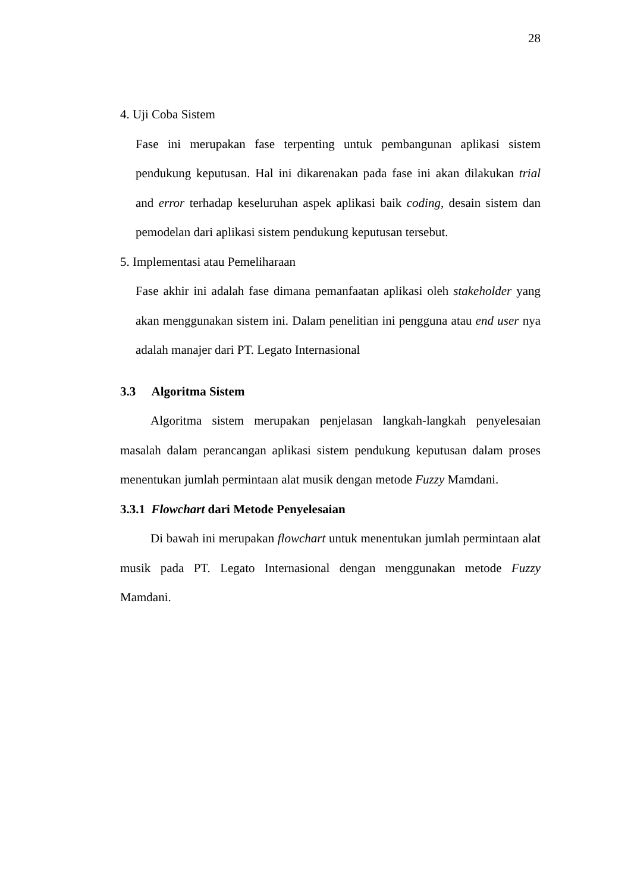28
4. Uji Coba Sistem
Fase ini merupakan fase terpenting untuk pembangunan aplikasi sistem pendukung keputusan. Hal ini dikarenakan pada fase ini akan dilakukan trial and error terhadap keseluruhan aspek aplikasi baik coding, desain sistem dan pemodelan dari aplikasi sistem pendukung keputusan tersebut.
5. Implementasi atau Pemeliharaan
Fase akhir ini adalah fase dimana pemanfaatan aplikasi oleh stakeholder yang akan menggunakan sistem ini. Dalam penelitian ini pengguna atau end user nya adalah manajer dari PT. Legato Internasional
3.3 Algoritma Sistem
Algoritma sistem merupakan penjelasan langkah-langkah penyelesaian masalah dalam perancangan aplikasi sistem pendukung keputusan dalam proses menentukan jumlah permintaan alat musik dengan metode Fuzzy Mamdani.
3.3.1 Flowchart dari Metode Penyelesaian
Di bawah ini merupakan flowchart untuk menentukan jumlah permintaan alat musik pada PT. Legato Internasional dengan menggunakan metode Fuzzy Mamdani.